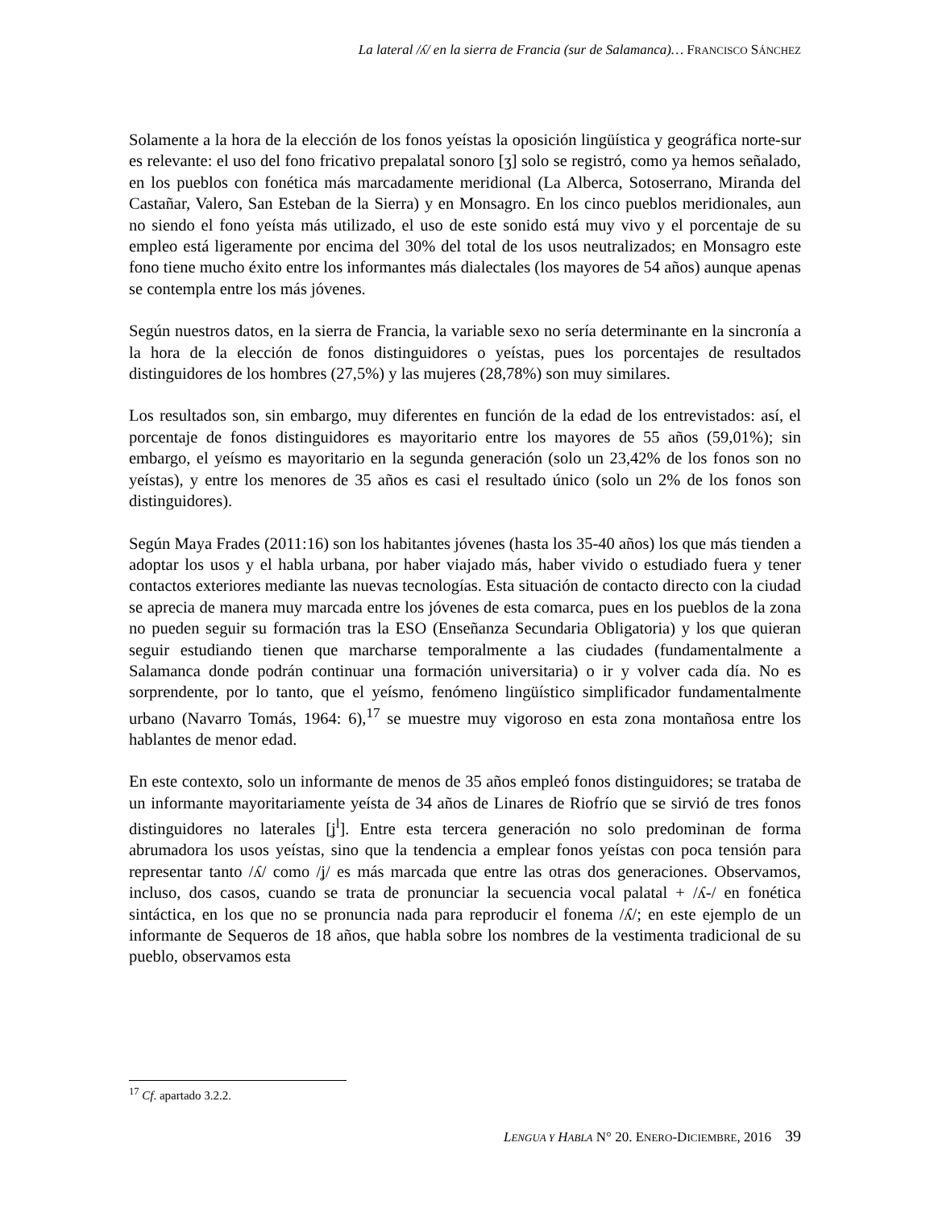La lateral /ʎ/ en la sierra de Francia (sur de Salamanca)… FRANCISCO SÁNCHEZ
Solamente a la hora de la elección de los fonos yeístas la oposición lingüística y geográfica norte-sur es relevante: el uso del fono fricativo prepalatal sonoro [ʒ] solo se registró, como ya hemos señalado, en los pueblos con fonética más marcadamente meridional (La Alberca, Sotoserrano, Miranda del Castañar, Valero, San Esteban de la Sierra) y en Monsagro. En los cinco pueblos meridionales, aun no siendo el fono yeísta más utilizado, el uso de este sonido está muy vivo y el porcentaje de su empleo está ligeramente por encima del 30% del total de los usos neutralizados; en Monsagro este fono tiene mucho éxito entre los informantes más dialectales (los mayores de 54 años) aunque apenas se contempla entre los más jóvenes.
Según nuestros datos, en la sierra de Francia, la variable sexo no sería determinante en la sincronía a la hora de la elección de fonos distinguidores o yeístas, pues los porcentajes de resultados distinguidores de los hombres (27,5%) y las mujeres (28,78%) son muy similares.
Los resultados son, sin embargo, muy diferentes en función de la edad de los entrevistados: así, el porcentaje de fonos distinguidores es mayoritario entre los mayores de 55 años (59,01%); sin embargo, el yeísmo es mayoritario en la segunda generación (solo un 23,42% de los fonos son no yeístas), y entre los menores de 35 años es casi el resultado único (solo un 2% de los fonos son distinguidores).
Según Maya Frades (2011:16) son los habitantes jóvenes (hasta los 35-40 años) los que más tienden a adoptar los usos y el habla urbana, por haber viajado más, haber vivido o estudiado fuera y tener contactos exteriores mediante las nuevas tecnologías. Esta situación de contacto directo con la ciudad se aprecia de manera muy marcada entre los jóvenes de esta comarca, pues en los pueblos de la zona no pueden seguir su formación tras la ESO (Enseñanza Secundaria Obligatoria) y los que quieran seguir estudiando tienen que marcharse temporalmente a las ciudades (fundamentalmente a Salamanca donde podrán continuar una formación universitaria) o ir y volver cada día. No es sorprendente, por lo tanto, que el yeísmo, fenómeno lingüístico simplificador fundamentalmente urbano (Navarro Tomás, 1964: 6),<sup>17</sup> se muestre muy vigoroso en esta zona montañosa entre los hablantes de menor edad.
En este contexto, solo un informante de menos de 35 años empleó fonos distinguidores; se trataba de un informante mayoritariamente yeísta de 34 años de Linares de Riofrío que se sirvió de tres fonos distinguidores no laterales [ʝ<sup>l</sup>]. Entre esta tercera generación no solo predominan de forma abrumadora los usos yeístas, sino que la tendencia a emplear fonos yeístas con poca tensión para representar tanto /ʎ/ como /ʝ/ es más marcada que entre las otras dos generaciones. Observamos, incluso, dos casos, cuando se trata de pronunciar la secuencia vocal palatal + /ʎ-/ en fonética sintáctica, en los que no se pronuncia nada para reproducir el fonema /ʎ/; en este ejemplo de un informante de Sequeros de 18 años, que habla sobre los nombres de la vestimenta tradicional de su pueblo, observamos esta
<sup>17</sup> Cf. apartado 3.2.2.
LENGUA Y HABLA N° 20. ENERO-DICIEMBRE, 2016 39